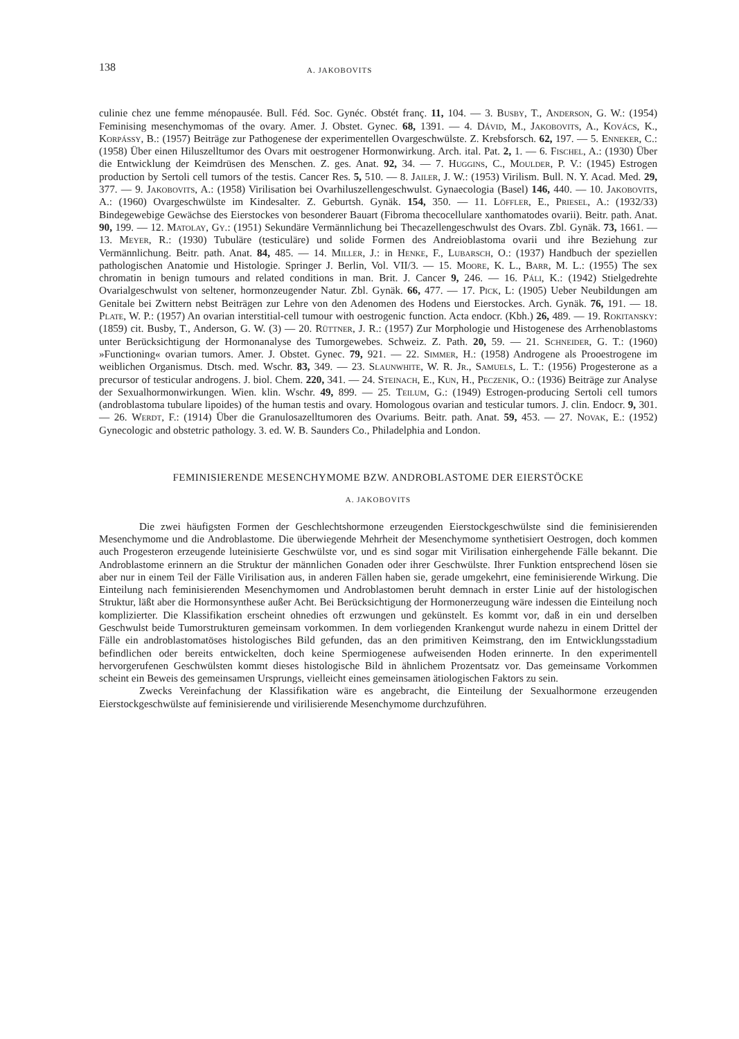138 A. JAKOBOVITS
culinie chez une femme ménopausée. Bull. Féd. Soc. Gynéc. Obstét franç. 11, 104. — 3. Busby, T., Anderson, G. W.: (1954) Feminising mesenchymomas of the ovary. Amer. J. Obstet. Gynec. 68, 1391. — 4. Dávid, M., Jakobovits, A., Kovács, K., Korpássy, B.: (1957) Beiträge zur Pathogenese der experimentellen Ovargeschwülste. Z. Krebsforsch. 62, 197. — 5. Enneker, C.: (1958) Über einen Hiluszelltumor des Ovars mit oestrogener Hormonwirkung. Arch. ital. Pat. 2, 1. — 6. Fischel, A.: (1930) Über die Entwicklung der Keimdrüsen des Menschen. Z. ges. Anat. 92, 34. — 7. Huggins, C., Moulder, P. V.: (1945) Estrogen production by Sertoli cell tumors of the testis. Cancer Res. 5, 510. — 8. Jailer, J. W.: (1953) Virilism. Bull. N. Y. Acad. Med. 29, 377. — 9. Jakobovits, A.: (1958) Virilisation bei Ovarhiluszellengeschwulst. Gynaecologia (Basel) 146, 440. — 10. Jakobovits, A.: (1960) Ovargeschwülste im Kindesalter. Z. Geburtsh. Gynäk. 154, 350. — 11. Löffler, E., Priesel, A.: (1932/33) Bindegewebige Gewächse des Eierstockes von besonderer Bauart (Fibroma thecocellulare xanthomatodes ovarii). Beitr. path. Anat. 90, 199. — 12. Matolay, Gy.: (1951) Sekundäre Vermännlichung bei Thecazellengeschwulst des Ovars. Zbl. Gynäk. 73, 1661. — 13. Meyer, R.: (1930) Tubuläre (testiculäre) und solide Formen des Andreioblastoma ovarii und ihre Beziehung zur Vermännlichung. Beitr. path. Anat. 84, 485. — 14. Miller, J.: in Henke, F., Lubarsch, O.: (1937) Handbuch der speziellen pathologischen Anatomie und Histologie. Springer J. Berlin, Vol. VII/3. — 15. Moore, K. L., Barr, M. L.: (1955) The sex chromatin in benign tumours and related conditions in man. Brit. J. Cancer 9, 246. — 16. Páli, K.: (1942) Stielgedrehte Ovarialgeschwulst von seltener, hormonzeugender Natur. Zbl. Gynäk. 66, 477. — 17. Pick, L: (1905) Ueber Neubildungen am Genitale bei Zwittern nebst Beiträgen zur Lehre von den Adenomen des Hodens und Eierstockes. Arch. Gynäk. 76, 191. — 18. Plate, W. P.: (1957) An ovarian interstitial-cell tumour with oestrogenic function. Acta endocr. (Kbh.) 26, 489. — 19. Rokitansky: (1859) cit. Busby, T., Anderson, G. W. (3) — 20. Rüttner, J. R.: (1957) Zur Morphologie und Histogenese des Arrhenoblastoms unter Berücksichtigung der Hormonanalyse des Tumorgewebes. Schweiz. Z. Path. 20, 59. — 21. Schneider, G. T.: (1960) »Functioning« ovarian tumors. Amer. J. Obstet. Gynec. 79, 921. — 22. Simmer, H.: (1958) Androgene als Prooestrogene im weiblichen Organismus. Dtsch. med. Wschr. 83, 349. — 23. Slaunwhite, W. R. Jr., Samuels, L. T.: (1956) Progesterone as a precursor of testicular androgens. J. biol. Chem. 220, 341. — 24. Steinach, E., Kun, H., Peczenik, O.: (1936) Beiträge zur Analyse der Sexualhormonwirkungen. Wien. klin. Wschr. 49, 899. — 25. Teilum, G.: (1949) Estrogen-producing Sertoli cell tumors (androblastoma tubulare lipoides) of the human testis and ovary. Homologous ovarian and testicular tumors. J. clin. Endocr. 9, 301. — 26. Werdt, F.: (1914) Über die Granulosazelltumoren des Ovariums. Beitr. path. Anat. 59, 453. — 27. Novak, E.: (1952) Gynecologic and obstetric pathology. 3. ed. W. B. Saunders Co., Philadelphia and London.
FEMINISIERENDE MESENCHYMOME BZW. ANDROBLASTOME DER EIERSTÖCKE
A. JAKOBOVITS
Die zwei häufigsten Formen der Geschlechtshormone erzeugenden Eierstockgeschwülste sind die feminisierenden Mesenchymome und die Androblastome. Die überwiegende Mehrheit der Mesenchymome synthetisiert Oestrogen, doch kommen auch Progesteron erzeugende luteinisierte Geschwülste vor, und es sind sogar mit Virilisation einhergehende Fälle bekannt. Die Androblastome erinnern an die Struktur der männlichen Gonaden oder ihrer Geschwülste. Ihrer Funktion entsprechend lösen sie aber nur in einem Teil der Fälle Virilisation aus, in anderen Fällen haben sie, gerade umgekehrt, eine feminisierende Wirkung. Die Einteilung nach feminisierenden Mesenchymomen und Androblastomen beruht demnach in erster Linie auf der histologischen Struktur, läßt aber die Hormonsynthese außer Acht. Bei Berücksichtigung der Hormonerzeugung wäre indessen die Einteilung noch komplizierter. Die Klassifikation erscheint ohnedies oft erzwungen und gekünstelt. Es kommt vor, daß in ein und derselben Geschwulst beide Tumorstrukturen gemeinsam vorkommen. In dem vorliegenden Krankengut wurde nahezu in einem Drittel der Fälle ein androblastomatöses histologisches Bild gefunden, das an den primitiven Keimstrang, den im Entwicklungsstadium befindlichen oder bereits entwickelten, doch keine Spermiogenese aufweisenden Hoden erinnerte. In den experimentell hervorgerufenen Geschwülsten kommt dieses histologische Bild in ähnlichem Prozentsatz vor. Das gemeinsame Vorkommen scheint ein Beweis des gemeinsamen Ursprungs, vielleicht eines gemeinsamen ätiologischen Faktors zu sein.
Zwecks Vereinfachung der Klassifikation wäre es angebracht, die Einteilung der Sexualhormone erzeugenden Eierstockgeschwülste auf feminisierende und virilisierende Mesenchymome durchzuführen.